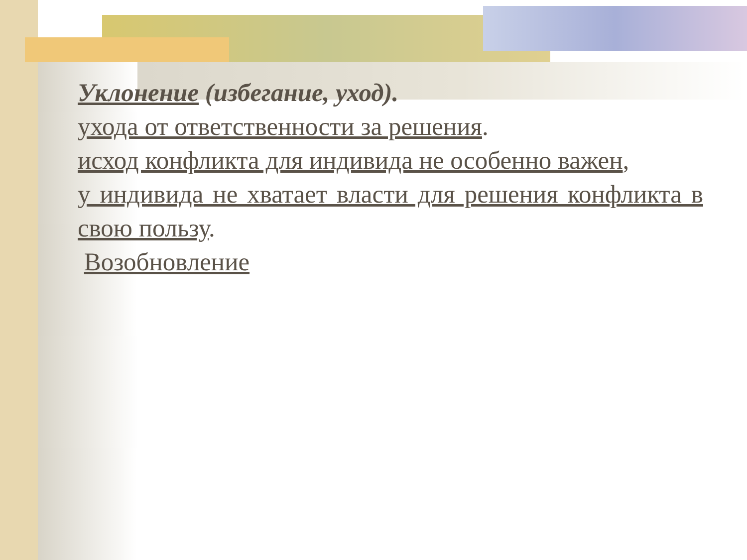Уклонение (избегание, уход).
ухода от ответственности за решения.
исход конфликта для индивида не особенно важен,
у индивида не хватает власти для решения конфликта в свою пользу.
Возобновление